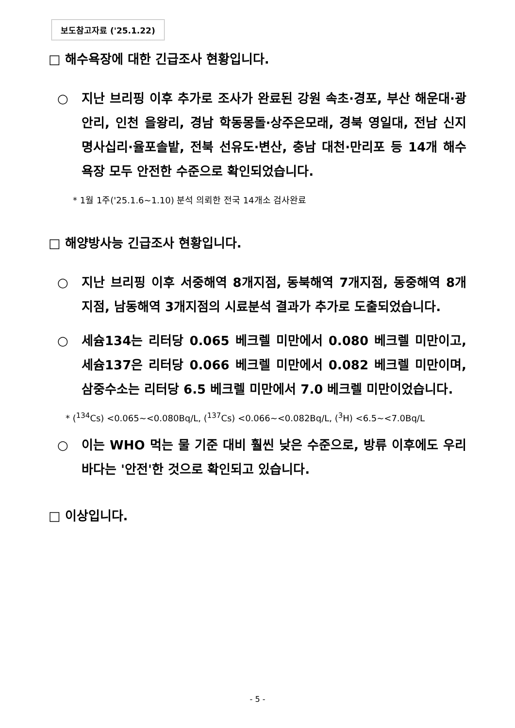보도참고자료 ('25.1.22)
□ 해수욕장에 대한 긴급조사 현황입니다.
○ 지난 브리핑 이후 추가로 조사가 완료된 강원 속초·경포, 부산 해운대·광안리, 인천 을왕리, 경남 학동몽돌·상주은모래, 경북 영일대, 전남 신지명사십리·율포솔밭, 전북 선유도·변산, 충남 대천·만리포 등 14개 해수욕장 모두 안전한 수준으로 확인되었습니다.
* 1월 1주('25.1.6~1.10) 분석 의뢰한 전국 14개소 검사완료
□ 해양방사능 긴급조사 현황입니다.
○ 지난 브리핑 이후 서중해역 8개지점, 동북해역 7개지점, 동중해역 8개지점, 남동해역 3개지점의 시료분석 결과가 추가로 도출되었습니다.
○ 세슘134는 리터당 0.065 베크렐 미만에서 0.080 베크렐 미만이고, 세슘137은 리터당 0.066 베크렐 미만에서 0.082 베크렐 미만이며, 삼중수소는 리터당 6.5 베크렐 미만에서 7.0 베크렐 미만이었습니다.
* (<sup>134</sup>Cs) <0.065~<0.080Bq/L, (<sup>137</sup>Cs) <0.066~<0.082Bq/L, (<sup>3</sup>H) <6.5~<7.0Bq/L
○ 이는 WHO 먹는 물 기준 대비 훨씬 낮은 수준으로, 방류 이후에도 우리 바다는 '안전'한 것으로 확인되고 있습니다.
□ 이상입니다.
- 5 -